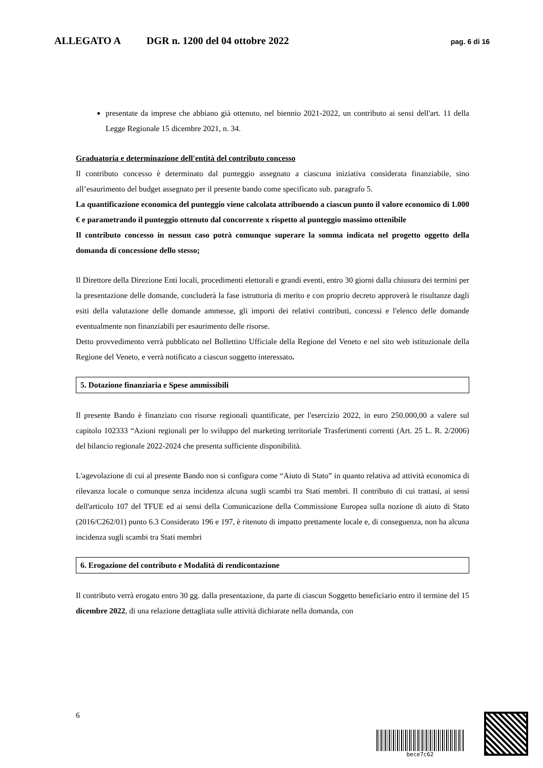ALLEGATO A DGR n. 1200 del 04 ottobre 2022 pag. 6 di 16
presentate da imprese che abbiano già ottenuto, nel biennio 2021-2022, un contributo ai sensi dell'art. 11 della Legge Regionale 15 dicembre 2021, n. 34.
Graduatoria e determinazione dell'entità del contributo concesso
Il contributo concesso è determinato dal punteggio assegnato a ciascuna iniziativa considerata finanziabile, sino all’esaurimento del budget assegnato per il presente bando come specificato sub. paragrafo 5.
La quantificazione economica del punteggio viene calcolata attribuendo a ciascun punto il valore economico di 1.000 € e parametrando il punteggio ottenuto dal concorrente x rispetto al punteggio massimo ottenibile
Il contributo concesso in nessun caso potrà comunque superare la somma indicata nel progetto oggetto della domanda di concessione dello stesso;
Il Direttore della Direzione Enti locali, procedimenti elettorali e grandi eventi, entro 30 giorni dalla chiusura dei termini per la presentazione delle domande, concluderà la fase istruttoria di merito e con proprio decreto approverà le risultanze dagli esiti della valutazione delle domande ammesse, gli importi dei relativi contributi, concessi e l'elenco delle domande eventualmente non finanziabili per esaurimento delle risorse.
Detto provvedimento verrà pubblicato nel Bollettino Ufficiale della Regione del Veneto e nel sito web istituzionale della Regione del Veneto, e verrà notificato a ciascun soggetto interessato.
5. Dotazione finanziaria e Spese ammissibili
Il presente Bando è finanziato con risorse regionali quantificate, per l'esercizio 2022, in euro 250.000,00 a valere sul capitolo 102333 “Azioni regionali per lo sviluppo del marketing territoriale Trasferimenti correnti (Art. 25 L. R. 2/2006) del bilancio regionale 2022-2024 che presenta sufficiente disponibilità.
L'agevolazione di cui al presente Bando non si configura come “Aiuto di Stato” in quanto relativa ad attività economica di rilevanza locale o comunque senza incidenza alcuna sugli scambi tra Stati membri. Il contributo di cui trattasi, ai sensi dell'articolo 107 del TFUE ed ai sensi della Comunicazione della Commissione Europea sulla nozione di aiuto di Stato (2016/C262/01) punto 6.3 Considerato 196 e 197, è ritenuto di impatto prettamente locale e, di conseguenza, non ha alcuna incidenza sugli scambi tra Stati membri
6. Erogazione del contributo e Modalità di rendicontazione
Il contributo verrà erogato entro 30 gg. dalla presentazione, da parte di ciascun Soggetto beneficiario entro il termine del 15 dicembre 2022, di una relazione dettagliata sulle attività dichiarate nella domanda, con
6
bece7c62